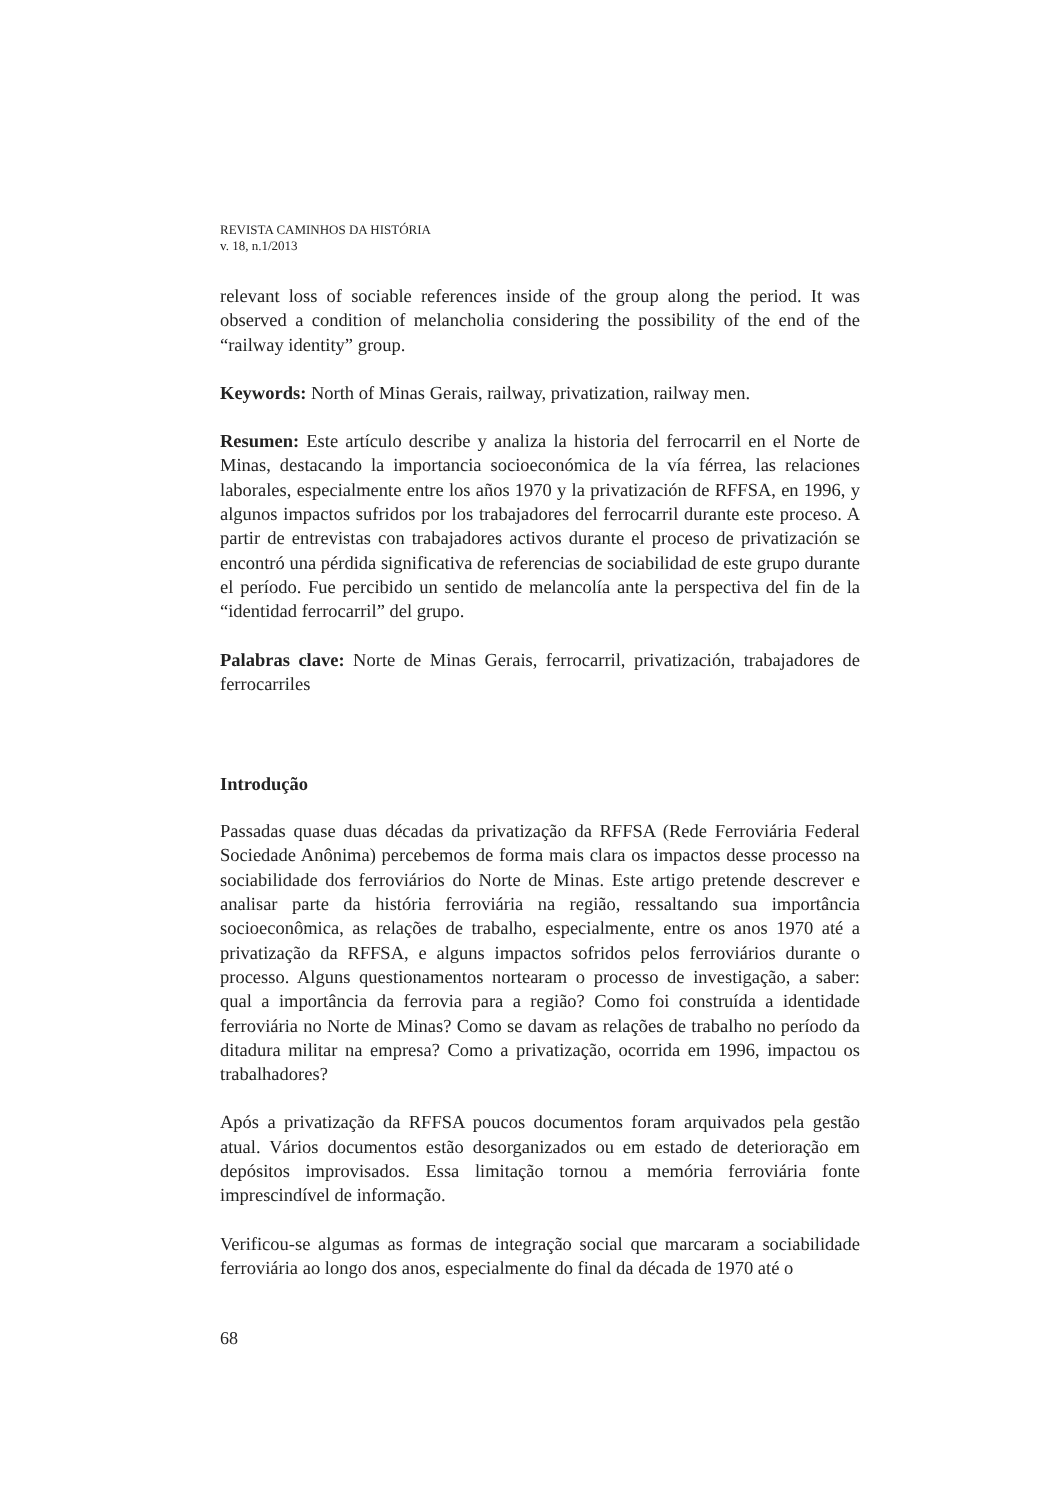REVISTA CAMINHOS DA HISTÓRIA
v. 18, n.1/2013
relevant loss of sociable references inside of the group along the period. It was observed a condition of melancholia considering the possibility of the end of the “railway identity” group.
Keywords: North of Minas Gerais, railway, privatization, railway men.
Resumen: Este artículo describe y analiza la historia del ferrocarril en el Norte de Minas, destacando la importancia socioeconómica de la vía férrea, las relaciones laborales, especialmente entre los años 1970 y la privatización de RFFSA, en 1996, y algunos impactos sufridos por los trabajadores del ferrocarril durante este proceso. A partir de entrevistas con trabajadores activos durante el proceso de privatización se encontró una pérdida significativa de referencias de sociabilidad de este grupo durante el período. Fue percibido un sentido de melancolía ante la perspectiva del fin de la “identidad ferrocarril” del grupo.
Palabras clave: Norte de Minas Gerais, ferrocarril, privatización, trabajadores de ferrocarriles
Introdução
Passadas quase duas décadas da privatização da RFFSA (Rede Ferroviária Federal Sociedade Anônima) percebemos de forma mais clara os impactos desse processo na sociabilidade dos ferroviários do Norte de Minas. Este artigo pretende descrever e analisar parte da história ferroviária na região, ressaltando sua importância socioeconômica, as relações de trabalho, especialmente, entre os anos 1970 até a privatização da RFFSA, e alguns impactos sofridos pelos ferroviários durante o processo. Alguns questionamentos nortearam o processo de investigação, a saber: qual a importância da ferrovia para a região? Como foi construída a identidade ferroviária no Norte de Minas? Como se davam as relações de trabalho no período da ditadura militar na empresa? Como a privatização, ocorrida em 1996, impactou os trabalhadores?
Após a privatização da RFFSA poucos documentos foram arquivados pela gestão atual. Vários documentos estão desorganizados ou em estado de deterioração em depósitos improvisados. Essa limitação tornou a memória ferroviária fonte imprescindível de informação.
Verificou-se algumas as formas de integração social que marcaram a sociabilidade ferroviária ao longo dos anos, especialmente do final da década de 1970 até o
68